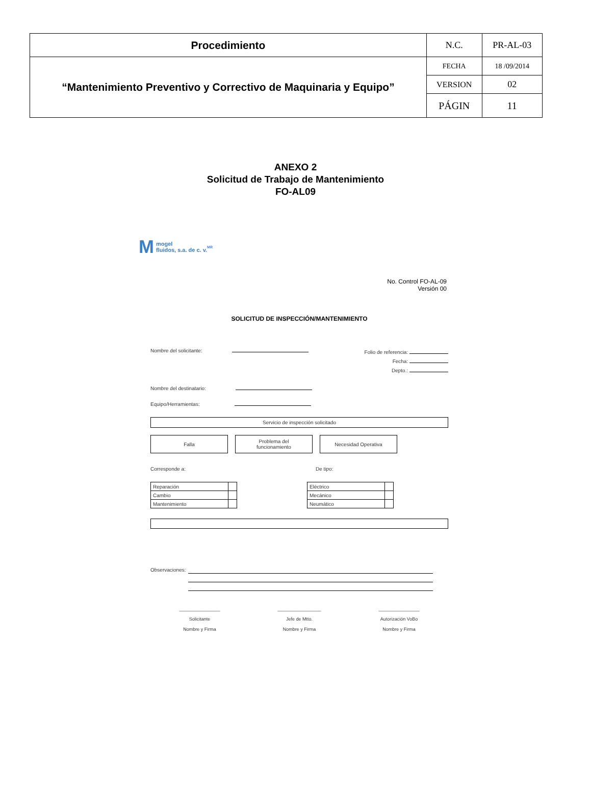| Procedimiento | N.C. | PR-AL-03 |
| “Mantenimiento Preventivo y Correctivo de Maquinaria y Equipo” | FECHA | 18 /09/2014 |
| | VERSION | 02 |
| | PÁGIN | 11 |
ANEXO 2
Solicitud de Trabajo de Mantenimiento
FO-AL09
Mmogel
fluidos, s.a. de c. v. <sup>MR</sup>
No. Control FO-AL-09
Versión 00
SOLICITUD DE INSPECCIÓN/MANTENIMIENTO
Nombre del solicitante: Folio de referencia:
Fecha:
Depto.:
Nombre del destinatario:
Equipo/Herramientas:
Servicio de inspección solicitado
Falla Problema del
funcionamiento
Necesidad Operativa
Corresponde a: De tipo:
| Reparación | |
| Cambio | |
| Mantenimiento | |
| Eléctrico | |
| Mecánico | |
| Neumático | |
Observaciones:
________________
Solicitante
Nombre y Firma
_________________
Jefe de Mtto.
Nombre y Firma
________________
Autorización VoBo
Nombre y Firma